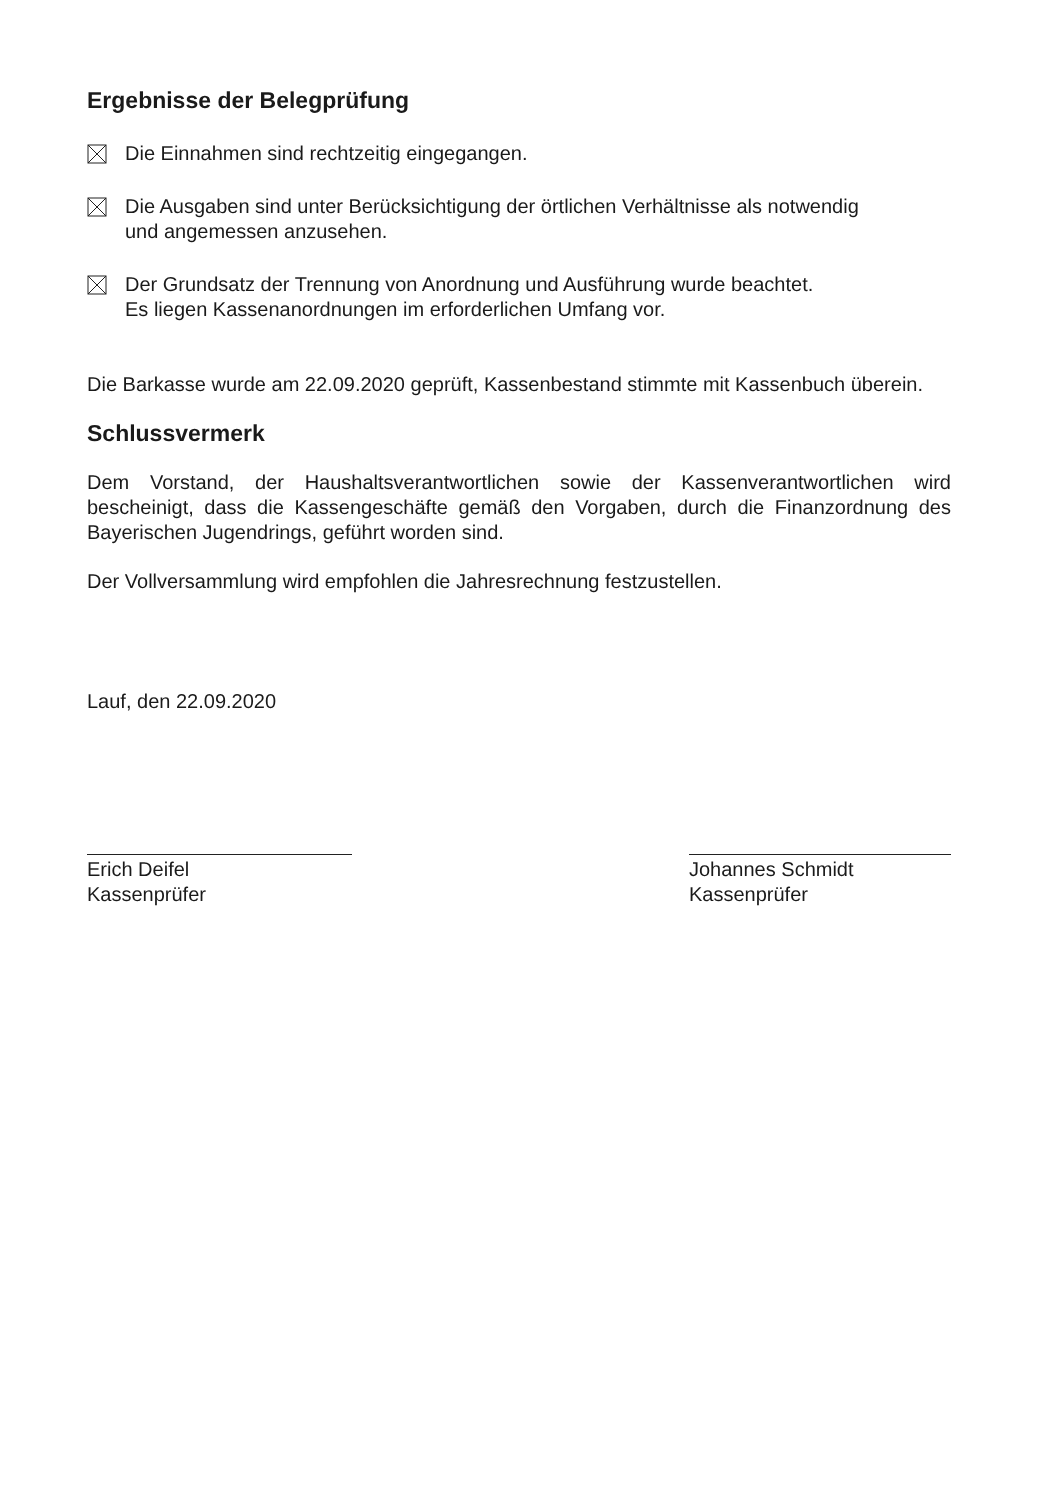Ergebnisse der Belegprüfung
Die Einnahmen sind rechtzeitig eingegangen.
Die Ausgaben sind unter Berücksichtigung der örtlichen Verhältnisse als notwendig
und angemessen anzusehen.
Der Grundsatz der Trennung von Anordnung und Ausführung wurde beachtet.
Es liegen Kassenanordnungen im erforderlichen Umfang vor.
Die Barkasse wurde am 22.09.2020 geprüft, Kassenbestand stimmte mit Kassenbuch überein.
Schlussvermerk
Dem Vorstand, der Haushaltsverantwortlichen sowie der Kassenverantwortlichen wird bescheinigt, dass die Kassengeschäfte gemäß den Vorgaben, durch die Finanzordnung des Bayerischen Jugendrings, geführt worden sind.
Der Vollversammlung wird empfohlen die Jahresrechnung festzustellen.
Lauf, den 22.09.2020
Erich Deifel
Kassenprüfer
Johannes Schmidt
Kassenprüfer